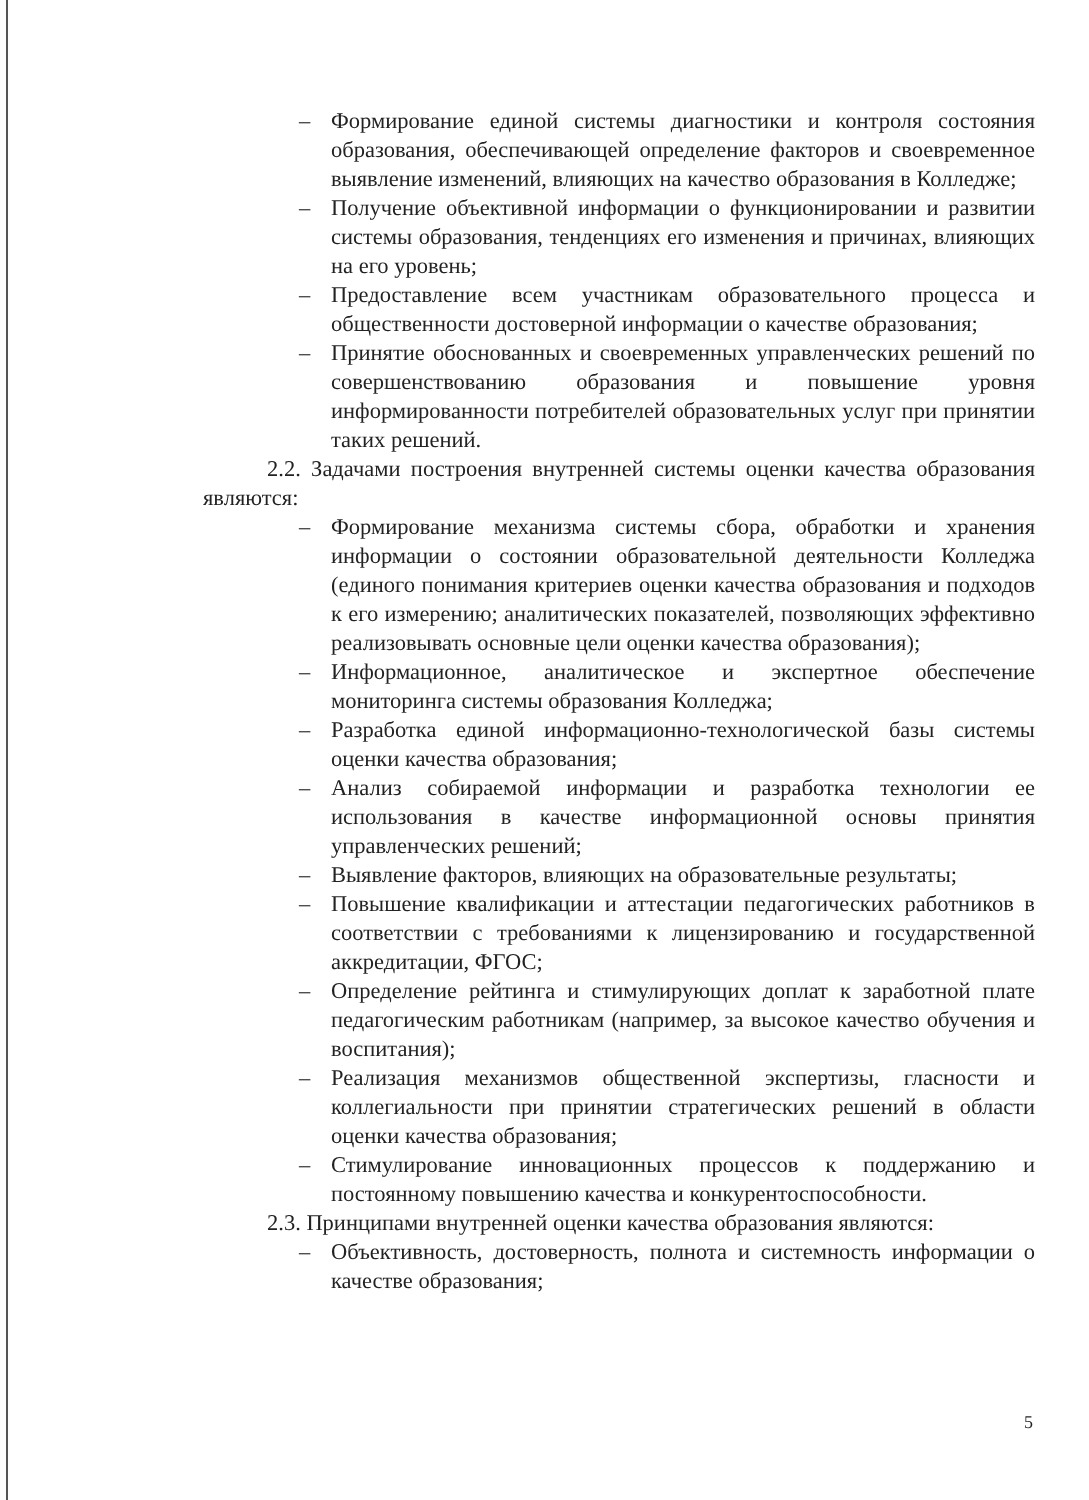– Формирование единой системы диагностики и контроля состояния образования, обеспечивающей определение факторов и своевременное выявление изменений, влияющих на качество образования в Колледже;
– Получение объективной информации о функционировании и развитии системы образования, тенденциях его изменения и причинах, влияющих на его уровень;
– Предоставление всем участникам образовательного процесса и общественности достоверной информации о качестве образования;
– Принятие обоснованных и своевременных управленческих решений по совершенствованию образования и повышение уровня информированности потребителей образовательных услуг при принятии таких решений.
2.2. Задачами построения внутренней системы оценки качества образования являются:
– Формирование механизма системы сбора, обработки и хранения информации о состоянии образовательной деятельности Колледжа (единого понимания критериев оценки качества образования и подходов к его измерению; аналитических показателей, позволяющих эффективно реализовывать основные цели оценки качества образования);
– Информационное, аналитическое и экспертное обеспечение мониторинга системы образования Колледжа;
– Разработка единой информационно-технологической базы системы оценки качества образования;
– Анализ собираемой информации и разработка технологии ее использования в качестве информационной основы принятия управленческих решений;
– Выявление факторов, влияющих на образовательные результаты;
– Повышение квалификации и аттестации педагогических работников в соответствии с требованиями к лицензированию и государственной аккредитации, ФГОС;
– Определение рейтинга и стимулирующих доплат к заработной плате педагогическим работникам (например, за высокое качество обучения и воспитания);
– Реализация механизмов общественной экспертизы, гласности и коллегиальности при принятии стратегических решений в области оценки качества образования;
– Стимулирование инновационных процессов к поддержанию и постоянному повышению качества и конкурентоспособности.
2.3. Принципами внутренней оценки качества образования являются:
– Объективность, достоверность, полнота и системность информации о качестве образования;
5